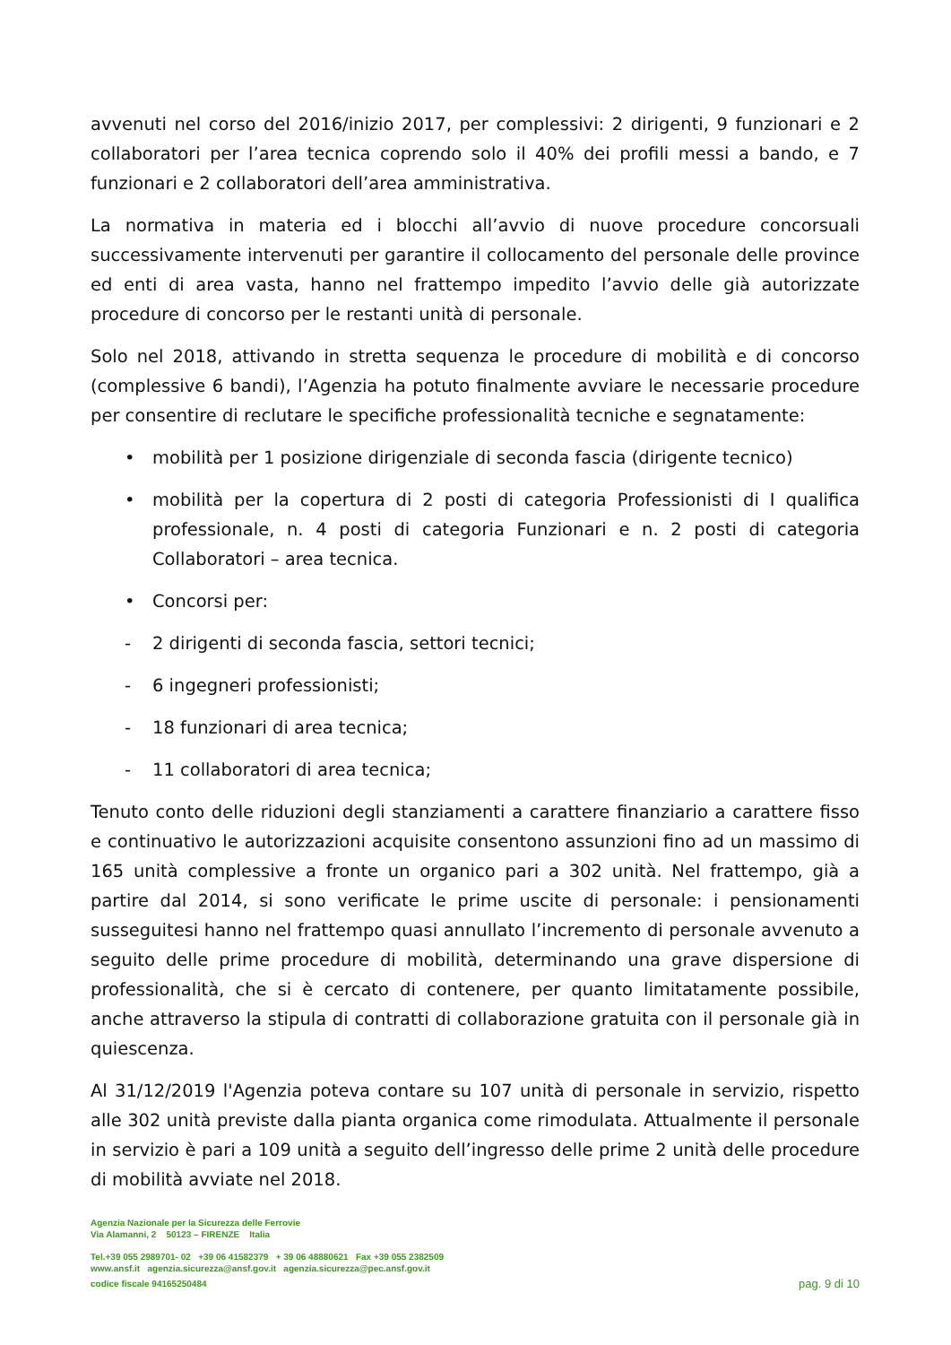avvenuti nel corso del 2016/inizio 2017, per complessivi: 2 dirigenti, 9 funzionari e 2 collaboratori per l’area tecnica coprendo solo il 40% dei profili messi a bando, e 7 funzionari e 2 collaboratori dell’area amministrativa.
La normativa in materia ed i blocchi all’avvio di nuove procedure concorsuali successivamente intervenuti per garantire il collocamento del personale delle province ed enti di area vasta, hanno nel frattempo impedito l’avvio delle già autorizzate procedure di concorso per le restanti unità di personale.
Solo nel 2018, attivando in stretta sequenza le procedure di mobilità e di concorso (complessive 6 bandi), l’Agenzia ha potuto finalmente avviare le necessarie procedure per consentire di reclutare le specifiche professionalità tecniche e segnatamente:
• mobilità per 1 posizione dirigenziale di seconda fascia (dirigente tecnico)
• mobilità per la copertura di 2 posti di categoria Professionisti di I qualifica professionale, n. 4 posti di categoria Funzionari e n. 2 posti di categoria Collaboratori – area tecnica.
• Concorsi per:
- 2 dirigenti di seconda fascia, settori tecnici;
- 6 ingegneri professionisti;
- 18 funzionari di area tecnica;
- 11 collaboratori di area tecnica;
Tenuto conto delle riduzioni degli stanziamenti a carattere finanziario a carattere fisso e continuativo le autorizzazioni acquisite consentono assunzioni fino ad un massimo di 165 unità complessive a fronte un organico pari a 302 unità. Nel frattempo, già a partire dal 2014, si sono verificate le prime uscite di personale: i pensionamenti susseguitesi hanno nel frattempo quasi annullato l’incremento di personale avvenuto a seguito delle prime procedure di mobilità, determinando una grave dispersione di professionalità, che si è cercato di contenere, per quanto limitatamente possibile, anche attraverso la stipula di contratti di collaborazione gratuita con il personale già in quiescenza.
Al 31/12/2019 l'Agenzia poteva contare su 107 unità di personale in servizio, rispetto alle 302 unità previste dalla pianta organica come rimodulata. Attualmente il personale in servizio è pari a 109 unità a seguito dell’ingresso delle prime 2 unità delle procedure di mobilità avviate nel 2018.
Agenzia Nazionale per la Sicurezza delle Ferrovie
Via Alamanni, 2 50123 – FIRENZE Italia
Tel.+39 055 2989701- 02 +39 06 41582379 + 39 06 48880621 Fax +39 055 2382509
www.ansf.it agenzia.sicurezza@ansf.gov.it agenzia.sicurezza@pec.ansf.gov.it
codice fiscale 94165250484 pag. 9 di 10